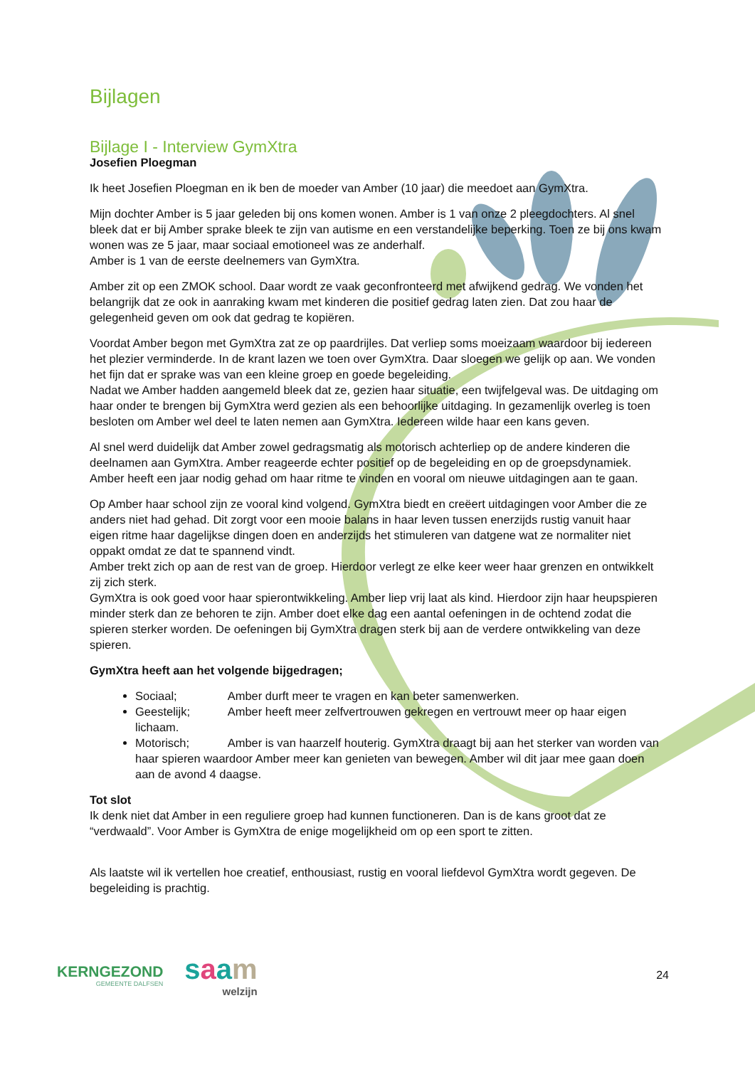Bijlagen
Bijlage I - Interview GymXtra
Josefien Ploegman
Ik heet Josefien Ploegman en ik ben de moeder van Amber (10 jaar) die meedoet aan GymXtra.
Mijn dochter Amber is 5 jaar geleden bij ons komen wonen. Amber is 1 van onze 2 pleegdochters. Al snel bleek dat er bij Amber sprake bleek te zijn van autisme en een verstandelijke beperking. Toen ze bij ons kwam wonen was ze 5 jaar, maar sociaal emotioneel was ze anderhalf.
Amber is 1 van de eerste deelnemers van GymXtra.
Amber zit op een ZMOK school. Daar wordt ze vaak geconfronteerd met afwijkend gedrag. We vonden het belangrijk dat ze ook in aanraking kwam met kinderen die positief gedrag laten zien. Dat zou haar de gelegenheid geven om ook dat gedrag te kopiëren.
Voordat Amber begon met GymXtra zat ze op paardrijles. Dat verliep soms moeizaam waardoor bij iedereen het plezier verminderde. In de krant lazen we toen over GymXtra. Daar sloegen we gelijk op aan. We vonden het fijn dat er sprake was van een kleine groep en goede begeleiding.
Nadat we Amber hadden aangemeld bleek dat ze, gezien haar situatie, een twijfelgeval was. De uitdaging om haar onder te brengen bij GymXtra werd gezien als een behoorlijke uitdaging. In gezamenlijk overleg is toen besloten om Amber wel deel te laten nemen aan GymXtra. Iedereen wilde haar een kans geven.
Al snel werd duidelijk dat Amber zowel gedragsmatig als motorisch achterliep op de andere kinderen die deelnamen aan GymXtra. Amber reageerde echter positief op de begeleiding en op de groepsdynamiek. Amber heeft een jaar nodig gehad om haar ritme te vinden en vooral om nieuwe uitdagingen aan te gaan.
Op Amber haar school zijn ze vooral kind volgend. GymXtra biedt en creëert uitdagingen voor Amber die ze anders niet had gehad. Dit zorgt voor een mooie balans in haar leven tussen enerzijds rustig vanuit haar eigen ritme haar dagelijkse dingen doen en anderzijds het stimuleren van datgene wat ze normaliter niet oppakt omdat ze dat te spannend vindt.
Amber trekt zich op aan de rest van de groep. Hierdoor verlegt ze elke keer weer haar grenzen en ontwikkelt zij zich sterk.
GymXtra is ook goed voor haar spierontwikkeling. Amber liep vrij laat als kind. Hierdoor zijn haar heupspieren minder sterk dan ze behoren te zijn. Amber doet elke dag een aantal oefeningen in de ochtend zodat die spieren sterker worden. De oefeningen bij GymXtra dragen sterk bij aan de verdere ontwikkeling van deze spieren.
GymXtra heeft aan het volgende bijgedragen;
Sociaal; Amber durft meer te vragen en kan beter samenwerken.
Geestelijk; Amber heeft meer zelfvertrouwen gekregen en vertrouwt meer op haar eigen lichaam.
Motorisch; Amber is van haarzelf houterig. GymXtra draagt bij aan het sterker van worden van haar spieren waardoor Amber meer kan genieten van bewegen. Amber wil dit jaar mee gaan doen aan de avond 4 daagse.
Tot slot
Ik denk niet dat Amber in een reguliere groep had kunnen functioneren. Dan is de kans groot dat ze “verdwaald”. Voor Amber is GymXtra de enige mogelijkheid om op een sport te zitten.
Als laatste wil ik vertellen hoe creatief, enthousiast, rustig en vooral liefdevol GymXtra wordt gegeven. De begeleiding is prachtig.
KERNGEZOND
GEMEENTE DALFSEN
saam
welzijn
24